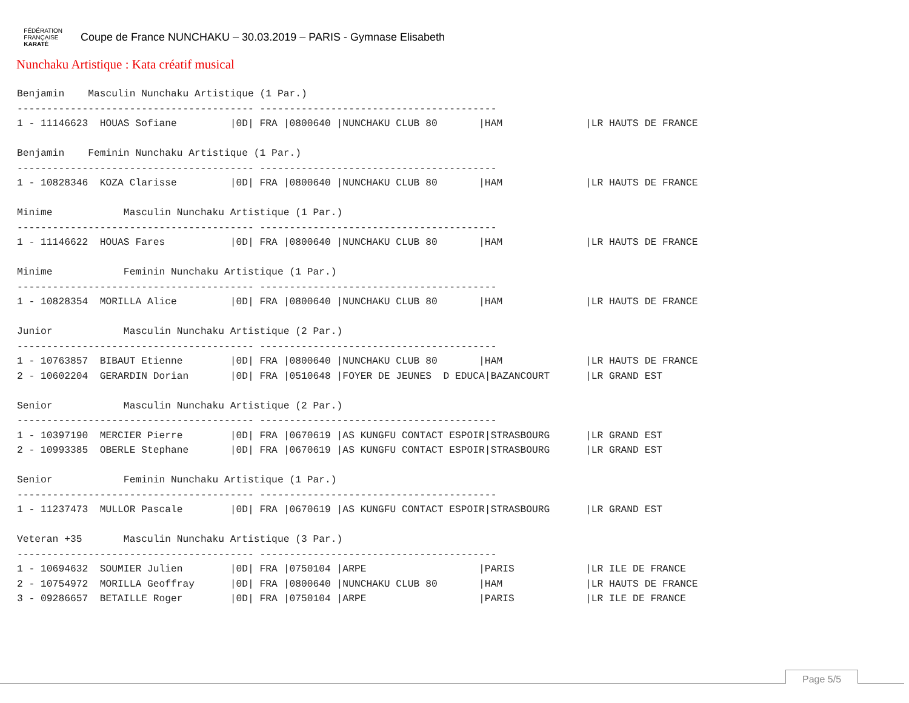FÉDÉRATION
FRANÇAISE
KARATÉ
Coupe de France NUNCHAKU – 30.03.2019 – PARIS - Gymnase Elisabeth
Nunchaku Artistique : Kata créatif musical
Benjamin    Masculin Nunchaku Artistique (1 Par.)
---------------------------------------- ----------------------------------------
1 - 11146623  HOUAS Sofiane         |0D| FRA |0800640 |NUNCHAKU CLUB 80       |HAM              |LR HAUTS DE FRANCE

Benjamin    Feminin Nunchaku Artistique (1 Par.)
---------------------------------------- ----------------------------------------
1 - 10828346  KOZA Clarisse         |0D| FRA |0800640 |NUNCHAKU CLUB 80       |HAM              |LR HAUTS DE FRANCE

Minime            Masculin Nunchaku Artistique (1 Par.)
---------------------------------------- ----------------------------------------
1 - 11146622  HOUAS Fares           |0D| FRA |0800640 |NUNCHAKU CLUB 80       |HAM              |LR HAUTS DE FRANCE

Minime            Feminin Nunchaku Artistique (1 Par.)
---------------------------------------- ----------------------------------------
1 - 10828354  MORILLA Alice         |0D| FRA |0800640 |NUNCHAKU CLUB 80       |HAM              |LR HAUTS DE FRANCE

Junior            Masculin Nunchaku Artistique (2 Par.)
---------------------------------------- ----------------------------------------
1 - 10763857  BIBAUT Etienne        |0D| FRA |0800640 |NUNCHAKU CLUB 80       |HAM              |LR HAUTS DE FRANCE
2 - 10602204  GERARDIN Dorian       |0D| FRA |0510648 |FOYER DE JEUNES  D EDUCA|BAZANCOURT      |LR GRAND EST

Senior            Masculin Nunchaku Artistique (2 Par.)
---------------------------------------- ----------------------------------------
1 - 10397190  MERCIER Pierre        |0D| FRA |0670619 |AS KUNGFU CONTACT ESPOIR|STRASBOURG      |LR GRAND EST
2 - 10993385  OBERLE Stephane       |0D| FRA |0670619 |AS KUNGFU CONTACT ESPOIR|STRASBOURG      |LR GRAND EST

Senior            Feminin Nunchaku Artistique (1 Par.)
---------------------------------------- ----------------------------------------
1 - 11237473  MULLOR Pascale        |0D| FRA |0670619 |AS KUNGFU CONTACT ESPOIR|STRASBOURG      |LR GRAND EST

Veteran +35       Masculin Nunchaku Artistique (3 Par.)
---------------------------------------- ----------------------------------------
1 - 10694632  SOUMIER Julien        |0D| FRA |0750104 |ARPE                   |PARIS            |LR ILE DE FRANCE
2 - 10754972  MORILLA Geoffray      |0D| FRA |0800640 |NUNCHAKU CLUB 80       |HAM              |LR HAUTS DE FRANCE
3 - 09286657  BETAILLE Roger        |0D| FRA |0750104 |ARPE                   |PARIS            |LR ILE DE FRANCE
Page 5/5